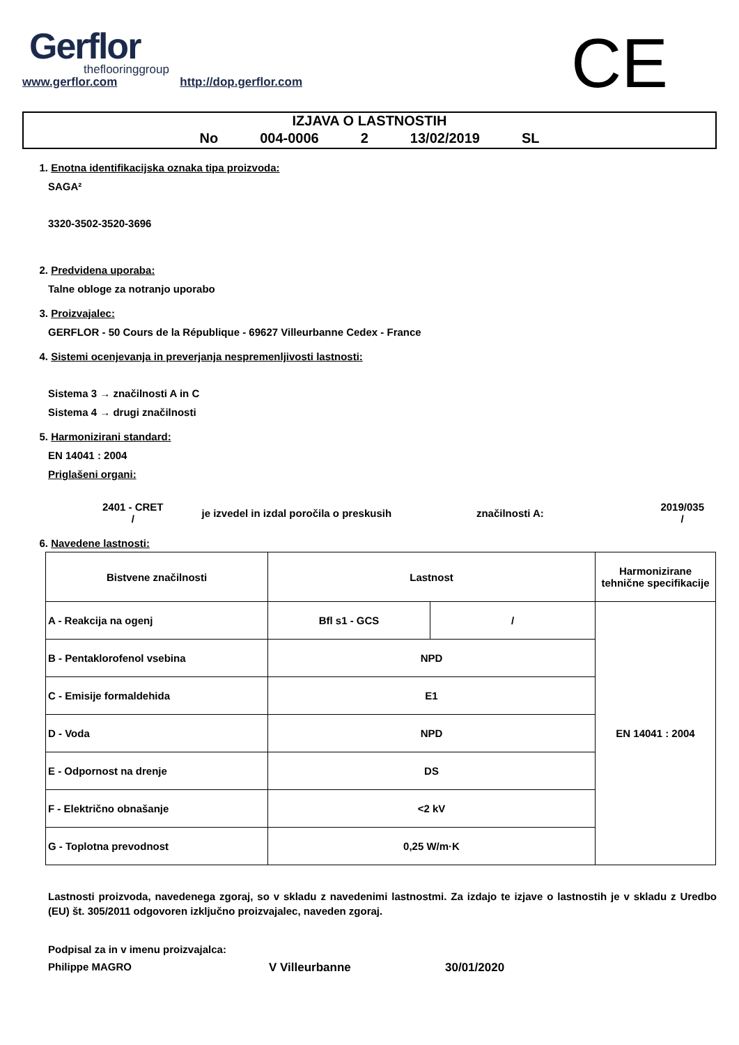Gerflor
theflooringgroup
www.gerflor.com http://dop.gerflor.com
CE
IZJAVA O LASTNOSTIH
No 004-0006 2 13/02/2019 SL
1. Enotna identifikacijska oznaka tipa proizvoda:
SAGA²
3320-3502-3520-3696
2. Predvidena uporaba:
Talne obloge za notranjo uporabo
3. Proizvajalec:
GERFLOR - 50 Cours de la République - 69627 Villeurbanne Cedex - France
4. Sistemi ocenjevanja in preverjanja nespremenljivosti lastnosti:
Sistema 3 → značilnosti A in C
Sistema 4 → drugi značilnosti
5. Harmonizirani standard:
EN 14041 : 2004
Priglašeni organi:
2401 - CRET
/
je izvedel in izdal poročila o preskusih značilnosti A:
2019/035
/
6. Navedene lastnosti:
| Bistvene značilnosti | Lastnost | | Harmonizirane tehnične specifikacije |
| --- | --- | --- | --- |
| A - Reakcija na ogenj | Bfl s1 - GCS | / | EN 14041 : 2004 |
| B - Pentaklorofenol vsebina | NPD | | |
| C - Emisije formaldehida | E1 | | |
| D - Voda | NPD | | |
| E - Odpornost na drenje | DS | | |
| F - Električno obnašanje | <2 kV | | |
| G - Toplotna prevodnost | 0,25 W/m·K | | |
Lastnosti proizvoda, navedenega zgoraj, so v skladu z navedenimi lastnostmi. Za izdajo te izjave o lastnostih je v skladu z Uredbo (EU) št. 305/2011 odgovoren izključno proizvajalec, naveden zgoraj.
Podpisal za in v imenu proizvajalca:
Philippe MAGRO V Villeurbanne 30/01/2020